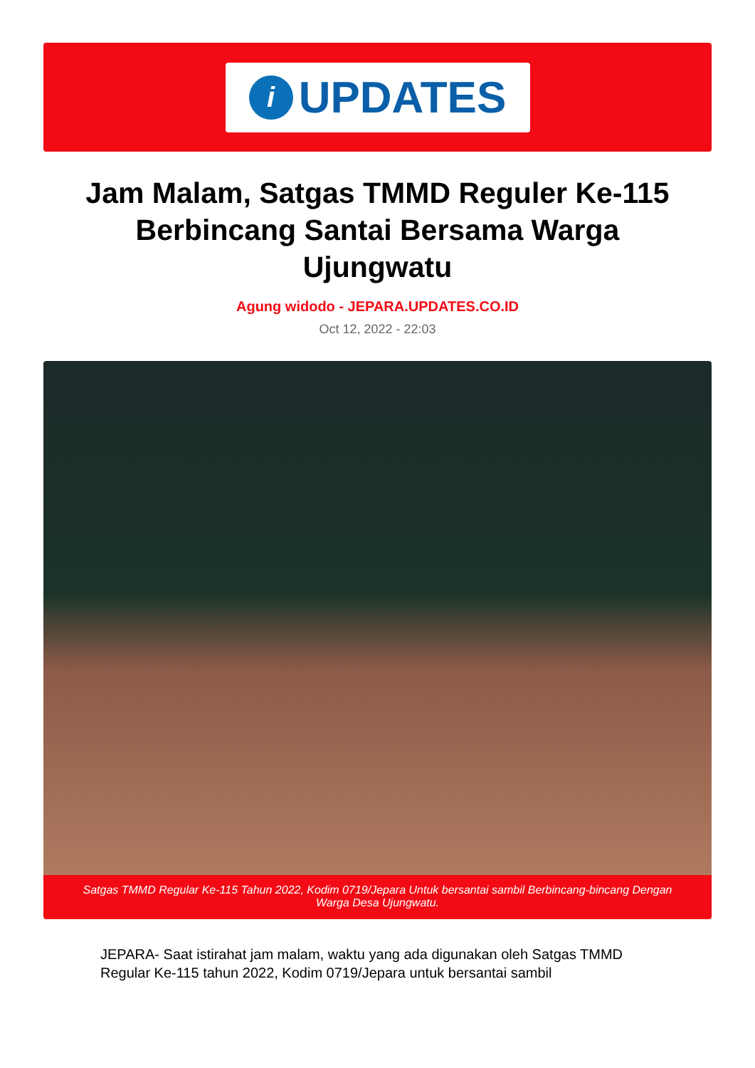i
UPDATES
Jam Malam, Satgas TMMD Reguler Ke-115 Berbincang Santai Bersama Warga Ujungwatu
Agung widodo - JEPARA.UPDATES.CO.ID
Oct 12, 2022 - 22:03
Satgas TMMD Regular Ke-115 Tahun 2022, Kodim 0719/Jepara Untuk bersantai sambil Berbincang-bincang Dengan Warga Desa Ujungwatu.
JEPARA- Saat istirahat jam malam, waktu yang ada digunakan oleh Satgas TMMD Regular Ke-115 tahun 2022, Kodim 0719/Jepara untuk bersantai sambil